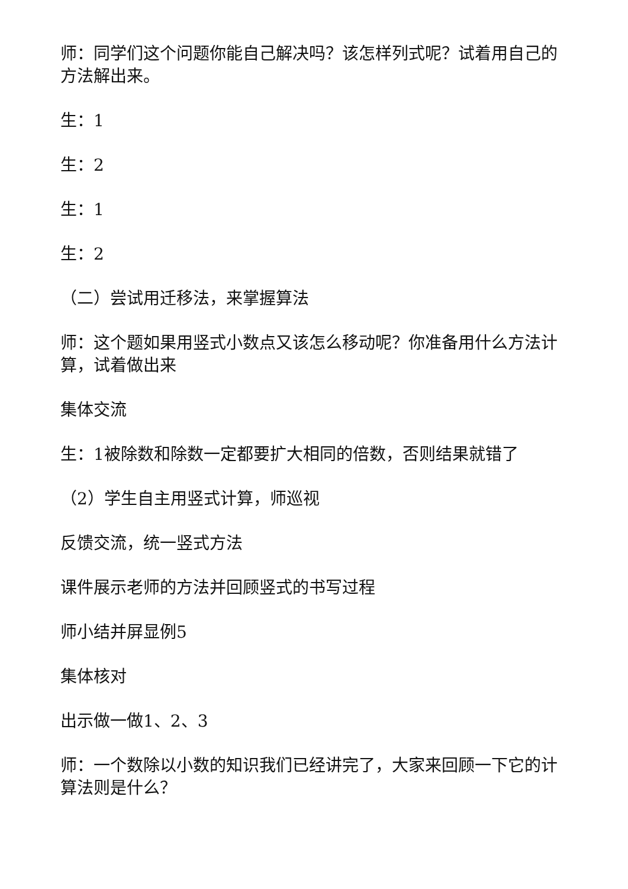师：同学们这个问题你能自己解决吗？该怎样列式呢？试着用自己的方法解出来。
生：1
生：2
生：1
生：2
（二）尝试用迁移法，来掌握算法
师：这个题如果用竖式小数点又该怎么移动呢？你准备用什么方法计算，试着做出来
集体交流
生：1被除数和除数一定都要扩大相同的倍数，否则结果就错了
（2）学生自主用竖式计算，师巡视
反馈交流，统一竖式方法
课件展示老师的方法并回顾竖式的书写过程
师小结并屏显例5
集体核对
出示做一做1、2、3
师：一个数除以小数的知识我们已经讲完了，大家来回顾一下它的计算法则是什么？